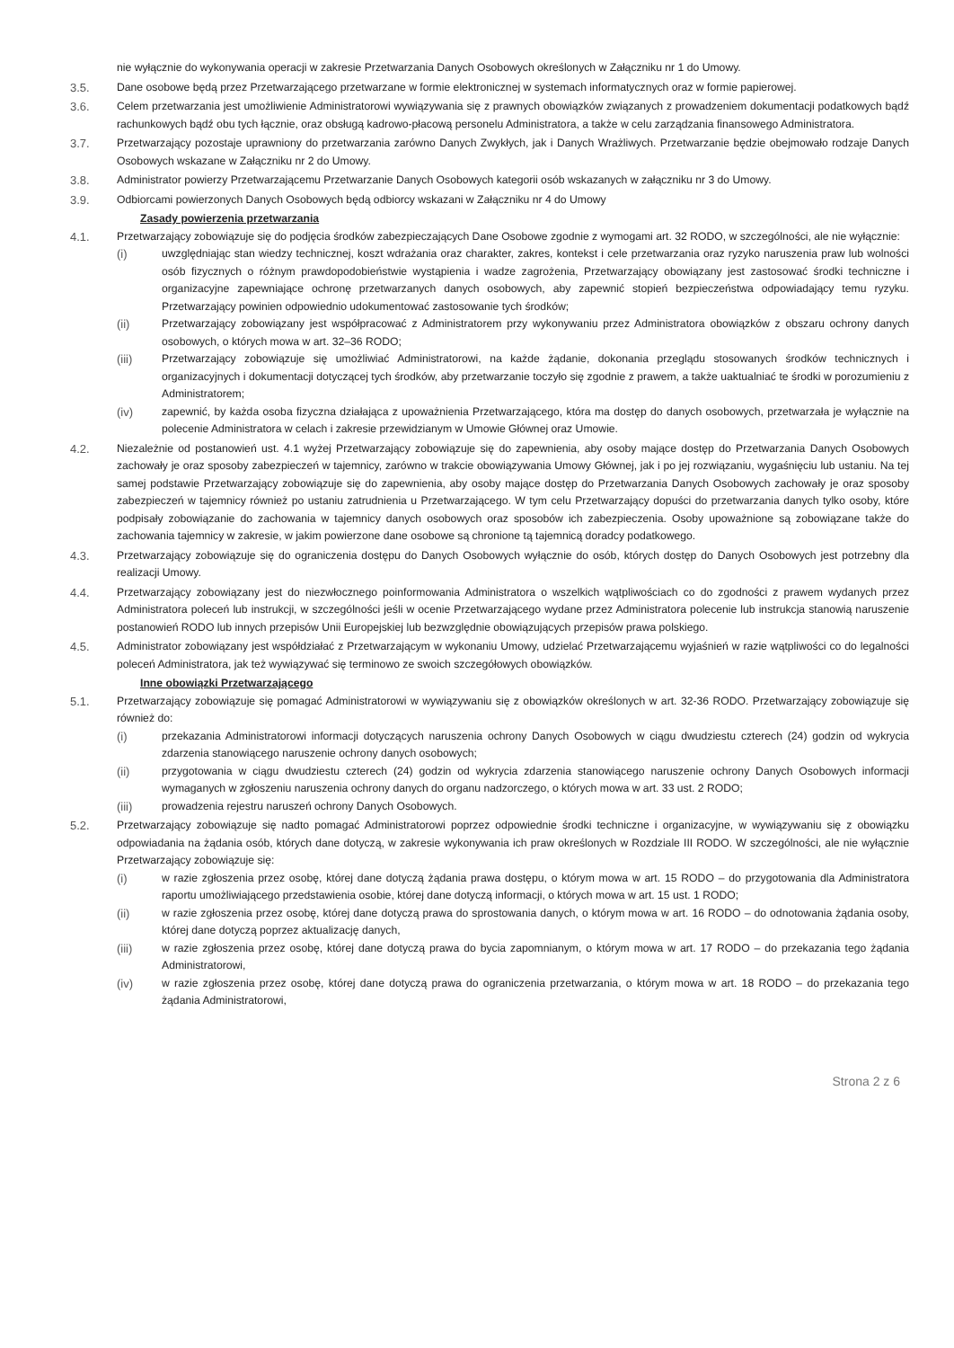nie wyłącznie do wykonywania operacji w zakresie Przetwarzania Danych Osobowych określonych w Załączniku nr 1 do Umowy.
3.5. Dane osobowe będą przez Przetwarzającego przetwarzane w formie elektronicznej w systemach informatycznych oraz w formie papierowej.
3.6. Celem przetwarzania jest umożliwienie Administratorowi wywiązywania się z prawnych obowiązków związanych z prowadzeniem dokumentacji podatkowych bądź rachunkowych bądź obu tych łącznie, oraz obsługą kadrowo-płacową personelu Administratora, a także w celu zarządzania finansowego Administratora.
3.7. Przetwarzający pozostaje uprawniony do przetwarzania zarówno Danych Zwykłych, jak i Danych Wrażliwych. Przetwarzanie będzie obejmowało rodzaje Danych Osobowych wskazane w Załączniku nr 2 do Umowy.
3.8. Administrator powierzy Przetwarzającemu Przetwarzanie Danych Osobowych kategorii osób wskazanych w załączniku nr 3 do Umowy.
3.9. Odbiorcami powierzonych Danych Osobowych będą odbiorcy wskazani w Załączniku nr 4 do Umowy
Zasady powierzenia przetwarzania
4.1. Przetwarzający zobowiązuje się do podjęcia środków zabezpieczających Dane Osobowe zgodnie z wymogami art. 32 RODO, w szczególności, ale nie wyłącznie:
(i) uwzględniając stan wiedzy technicznej, koszt wdrażania oraz charakter, zakres, kontekst i cele przetwarzania oraz ryzyko naruszenia praw lub wolności osób fizycznych o różnym prawdopodobieństwie wystąpienia i wadze zagrożenia, Przetwarzający obowiązany jest zastosować środki techniczne i organizacyjne zapewniające ochronę przetwarzanych danych osobowych, aby zapewnić stopień bezpieczeństwa odpowiadający temu ryzyku. Przetwarzający powinien odpowiednio udokumentować zastosowanie tych środków;
(ii) Przetwarzający zobowiązany jest współpracować z Administratorem przy wykonywaniu przez Administratora obowiązków z obszaru ochrony danych osobowych, o których mowa w art. 32–36 RODO;
(iii) Przetwarzający zobowiązuje się umożliwiać Administratorowi, na każde żądanie, dokonania przeglądu stosowanych środków technicznych i organizacyjnych i dokumentacji dotyczącej tych środków, aby przetwarzanie toczyło się zgodnie z prawem, a także uaktualniać te środki w porozumieniu z Administratorem;
(iv) zapewnić, by każda osoba fizyczna działająca z upoważnienia Przetwarzającego, która ma dostęp do danych osobowych, przetwarzała je wyłącznie na polecenie Administratora w celach i zakresie przewidzianym w Umowie Głównej oraz Umowie.
4.2. Niezależnie od postanowień ust. 4.1 wyżej Przetwarzający zobowiązuje się do zapewnienia, aby osoby mające dostęp do Przetwarzania Danych Osobowych zachowały je oraz sposoby zabezpieczeń w tajemnicy, zarówno w trakcie obowiązywania Umowy Głównej, jak i po jej rozwiązaniu, wygaśnięciu lub ustaniu. Na tej samej podstawie Przetwarzający zobowiązuje się do zapewnienia, aby osoby mające dostęp do Przetwarzania Danych Osobowych zachowały je oraz sposoby zabezpieczeń w tajemnicy również po ustaniu zatrudnienia u Przetwarzającego. W tym celu Przetwarzający dopuści do przetwarzania danych tylko osoby, które podpisały zobowiązanie do zachowania w tajemnicy danych osobowych oraz sposobów ich zabezpieczenia. Osoby upoważnione są zobowiązane także do zachowania tajemnicy w zakresie, w jakim powierzone dane osobowe są chronione tą tajemnicą doradcy podatkowego.
4.3. Przetwarzający zobowiązuje się do ograniczenia dostępu do Danych Osobowych wyłącznie do osób, których dostęp do Danych Osobowych jest potrzebny dla realizacji Umowy.
4.4. Przetwarzający zobowiązany jest do niezwłocznego poinformowania Administratora o wszelkich wątpliwościach co do zgodności z prawem wydanych przez Administratora poleceń lub instrukcji, w szczególności jeśli w ocenie Przetwarzającego wydane przez Administratora polecenie lub instrukcja stanowią naruszenie postanowień RODO lub innych przepisów Unii Europejskiej lub bezwzględnie obowiązujących przepisów prawa polskiego.
4.5. Administrator zobowiązany jest współdziałać z Przetwarzającym w wykonaniu Umowy, udzielać Przetwarzającemu wyjaśnień w razie wątpliwości co do legalności poleceń Administratora, jak też wywiązywać się terminowo ze swoich szczegółowych obowiązków.
Inne obowiązki Przetwarzającego
5.1. Przetwarzający zobowiązuje się pomagać Administratorowi w wywiązywaniu się z obowiązków określonych w art. 32-36 RODO. Przetwarzający zobowiązuje się również do:
(i) przekazania Administratorowi informacji dotyczących naruszenia ochrony Danych Osobowych w ciągu dwudziestu czterech (24) godzin od wykrycia zdarzenia stanowiącego naruszenie ochrony danych osobowych;
(ii) przygotowania w ciągu dwudziestu czterech (24) godzin od wykrycia zdarzenia stanowiącego naruszenie ochrony Danych Osobowych informacji wymaganych w zgłoszeniu naruszenia ochrony danych do organu nadzorczego, o których mowa w art. 33 ust. 2 RODO;
(iii) prowadzenia rejestru naruszeń ochrony Danych Osobowych.
5.2. Przetwarzający zobowiązuje się nadto pomagać Administratorowi poprzez odpowiednie środki techniczne i organizacyjne, w wywiązywaniu się z obowiązku odpowiadania na żądania osób, których dane dotyczą, w zakresie wykonywania ich praw określonych w Rozdziale III RODO. W szczególności, ale nie wyłącznie Przetwarzający zobowiązuje się:
(i) w razie zgłoszenia przez osobę, której dane dotyczą żądania prawa dostępu, o którym mowa w art. 15 RODO – do przygotowania dla Administratora raportu umożliwiającego przedstawienia osobie, której dane dotyczą informacji, o których mowa w art. 15 ust. 1 RODO;
(ii) w razie zgłoszenia przez osobę, której dane dotyczą prawa do sprostowania danych, o którym mowa w art. 16 RODO – do odnotowania żądania osoby, której dane dotyczą poprzez aktualizację danych,
(iii) w razie zgłoszenia przez osobę, której dane dotyczą prawa do bycia zapomnianym, o którym mowa w art. 17 RODO – do przekazania tego żądania Administratorowi,
(iv) w razie zgłoszenia przez osobę, której dane dotyczą prawa do ograniczenia przetwarzania, o którym mowa w art. 18 RODO – do przekazania tego żądania Administratorowi,
Strona 2 z 6